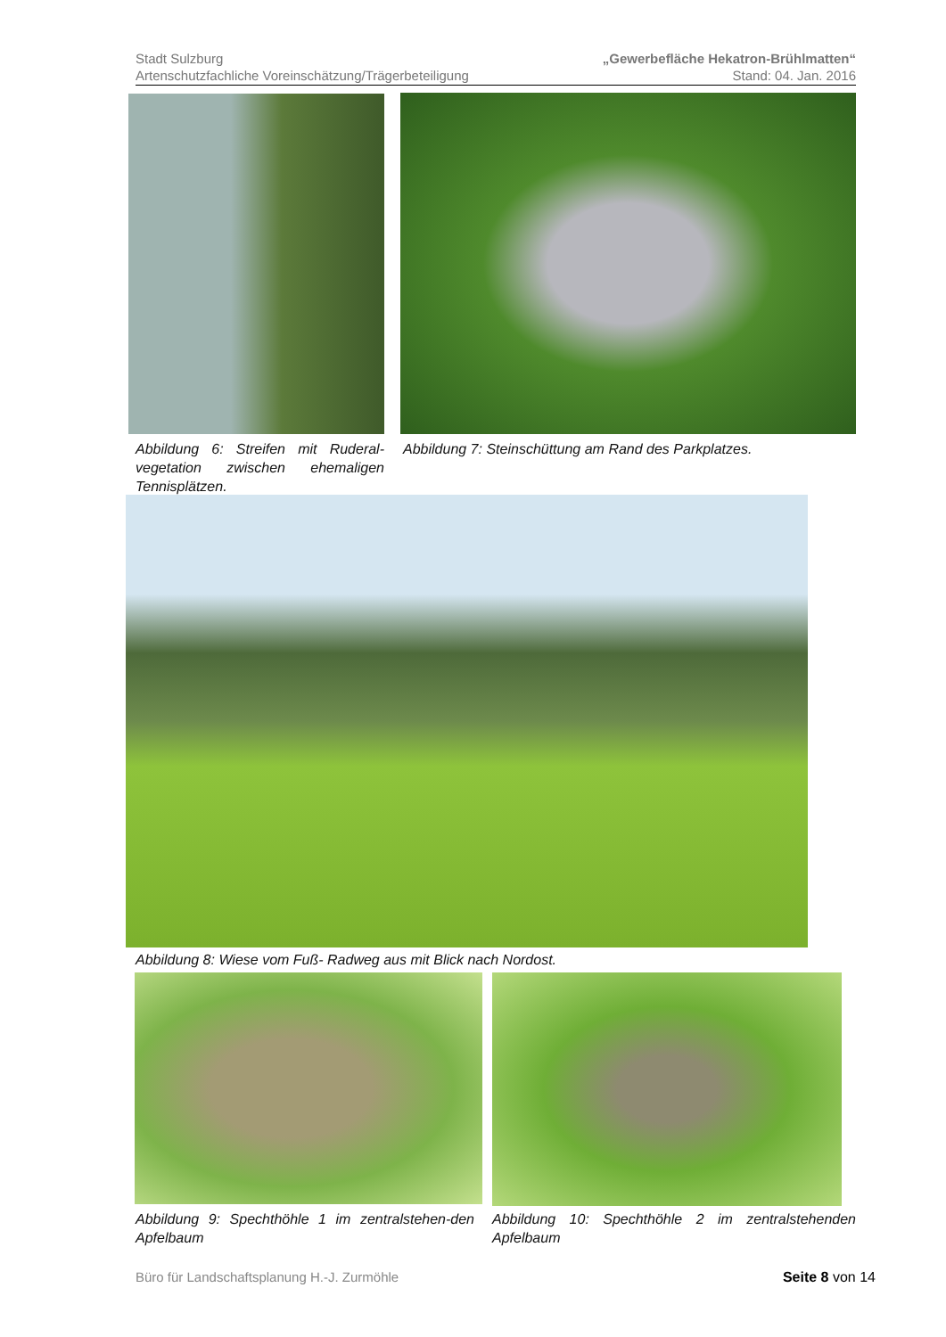Stadt Sulzburg
Artenschutzfachliche Voreinschätzung/Trägerbeteiligung
„Gewerbefläche Hekatron-Brühlmatten“
Stand: 04. Jan. 2016
Abbildung 6: Streifen mit Ruderal-vegetation zwischen ehemaligen Tennisplätzen.
Abbildung 7: Steinschüttung am Rand des Parkplatzes.
Abbildung 8: Wiese vom Fuß- Radweg aus mit Blick nach Nordost.
Abbildung 9: Spechthöhle 1 im zentralstehen-den Apfelbaum
Abbildung 10: Spechthöhle 2 im zentralstehenden Apfelbaum
Büro für Landschaftsplanung H.-J. Zurmöhle Seite 8 von 14